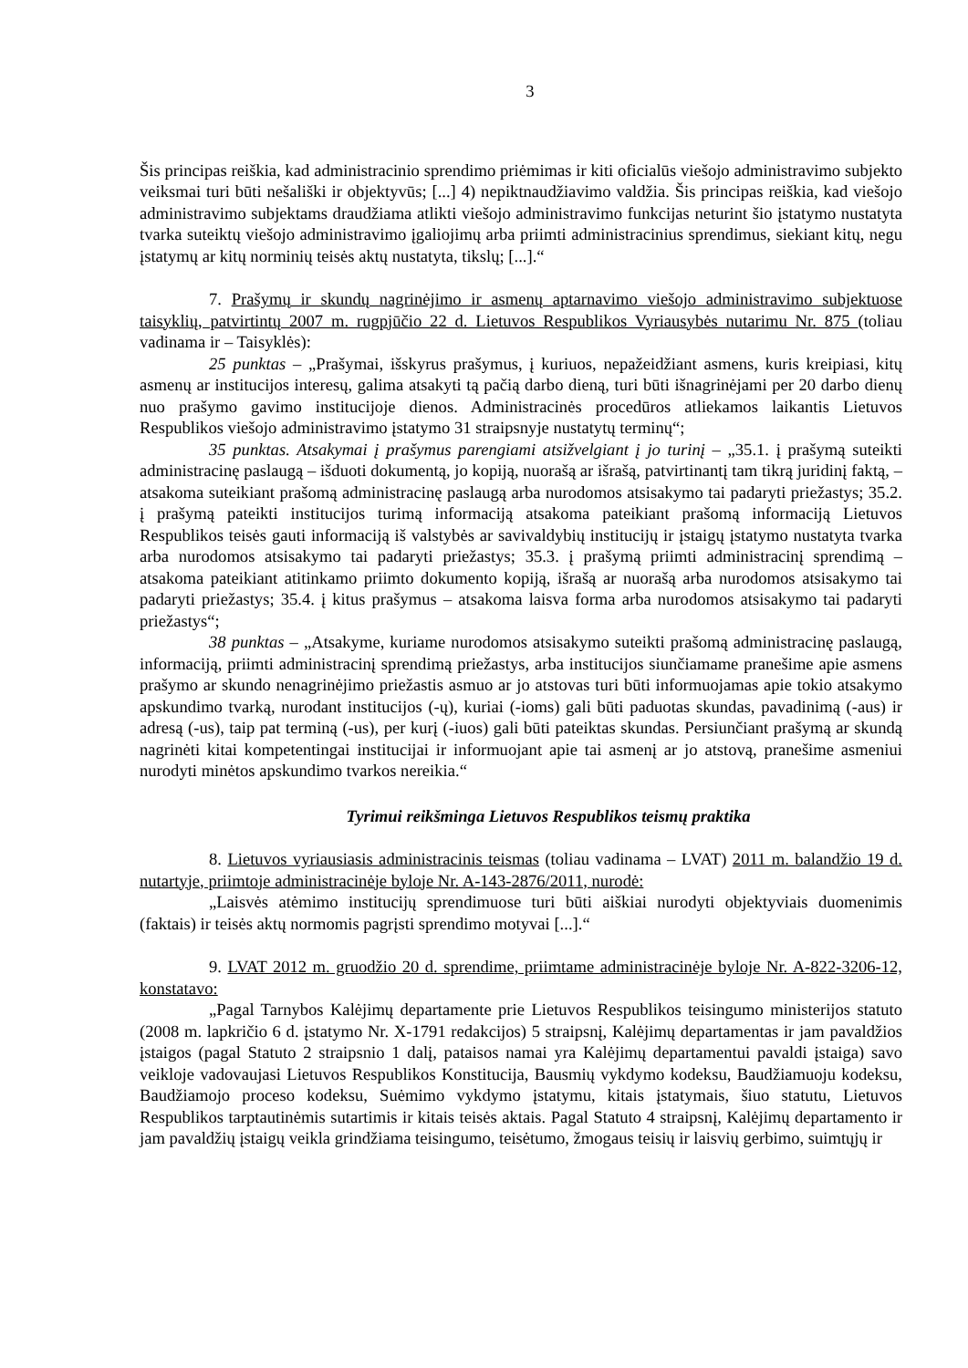3
Šis principas reiškia, kad administracinio sprendimo priėmimas ir kiti oficialūs viešojo administravimo subjekto veiksmai turi būti nešališki ir objektyvūs; [...] 4) nepiktnaudžiavimo valdžia. Šis principas reiškia, kad viešojo administravimo subjektams draudžiama atlikti viešojo administravimo funkcijas neturint šio įstatymo nustatyta tvarka suteiktų viešojo administravimo įgaliojimų arba priimti administracinius sprendimus, siekiant kitų, negu įstatymų ar kitų norminių teisės aktų nustatyta, tikslų; [...].“
7. Prašymų ir skundų nagrinėjimo ir asmenų aptarnavimo viešojo administravimo subjektuose taisyklių, patvirtintų 2007 m. rugpjūčio 22 d. Lietuvos Respublikos Vyriausybės nutarimu Nr. 875 (toliau vadinama ir – Taisyklės):
25 punktas – „Prašymai, išskyrus prašymus, į kuriuos, nepažeidžiant asmens, kuris kreipiasi, kitų asmenų ar institucijos interesų, galima atsakyti tą pačią darbo dieną, turi būti išnagrinėjami per 20 darbo dienų nuo prašymo gavimo institucijoje dienos. Administracinės procedūros atliekamos laikantis Lietuvos Respublikos viešojo administravimo įstatymo 31 straipsnyje nustatytų terminų“;
35 punktas. Atsakymai į prašymus parengiami atsižvelgiant į jo turinį – „35.1. į prašymą suteikti administracinę paslaugą – išduoti dokumentą, jo kopiją, nuorašą ar išrašą, patvirtinantį tam tikrą juridinį faktą, – atsakoma suteikiant prašomą administracinę paslaugą arba nurodomos atsisakymo tai padaryti priežastys; 35.2. į prašymą pateikti institucijos turimą informaciją atsakoma pateikiant prašomą informaciją Lietuvos Respublikos teisės gauti informaciją iš valstybės ar savivaldybių institucijų ir įstaigų įstatymo nustatyta tvarka arba nurodomos atsisakymo tai padaryti priežastys; 35.3. į prašymą priimti administracinį sprendimą – atsakoma pateikiant atitinkamo priimto dokumento kopiją, išrašą ar nuorašą arba nurodomos atsisakymo tai padaryti priežastys; 35.4. į kitus prašymus – atsakoma laisva forma arba nurodomos atsisakymo tai padaryti priežastys“;
38 punktas – „Atsakyme, kuriame nurodomos atsisakymo suteikti prašomą administracinę paslaugą, informaciją, priimti administracinį sprendimą priežastys, arba institucijos siunčiamame pranešime apie asmens prašymo ar skundo nenagrinėjimo priežastis asmuo ar jo atstovas turi būti informuojamas apie tokio atsakymo apskundimo tvarką, nurodant institucijos (-ų), kuriai (-ioms) gali būti paduotas skundas, pavadinimą (-aus) ir adresą (-us), taip pat terminą (-us), per kurį (-iuos) gali būti pateiktas skundas. Persiunčiant prašymą ar skundą nagrinėti kitai kompetentingai institucijai ir informuojant apie tai asmenį ar jo atstovą, pranešime asmeniui nurodyti minėtos apskundimo tvarkos nereikia.“
Tyrimui reikšminga Lietuvos Respublikos teismų praktika
8. Lietuvos vyriausiasis administracinis teismas (toliau vadinama – LVAT) 2011 m. balandžio 19 d. nutartyje, priimtoje administracinėje byloje Nr. A-143-2876/2011, nurodė:
„Laisvės atėmimo institucijų sprendimuose turi būti aiškiai nurodyti objektyviais duomenimis (faktais) ir teisės aktų normomis pagrįsti sprendimo motyvai [...].“
9. LVAT 2012 m. gruodžio 20 d. sprendime, priimtame administracinėje byloje Nr. A-822-3206-12, konstatavo:
„Pagal Tarnybos Kalėjimų departamente prie Lietuvos Respublikos teisingumo ministerijos statuto (2008 m. lapkričio 6 d. įstatymo Nr. X-1791 redakcijos) 5 straipsnį, Kalėjimų departamentas ir jam pavaldžios įstaigos (pagal Statuto 2 straipsnio 1 dalį, pataisos namai yra Kalėjimų departamentui pavaldi įstaiga) savo veikloje vadovaujasi Lietuvos Respublikos Konstitucija, Bausmių vykdymo kodeksu, Baudžiamuoju kodeksu, Baudžiamojo proceso kodeksu, Suėmimo vykdymo įstatymu, kitais įstatymais, šiuo statutu, Lietuvos Respublikos tarptautinėmis sutartimis ir kitais teisės aktais. Pagal Statuto 4 straipsnį, Kalėjimų departamento ir jam pavaldžių įstaigų veikla grindžiama teisingumo, teisėtumo, žmogaus teisių ir laisvių gerbimo, suimtųjų ir